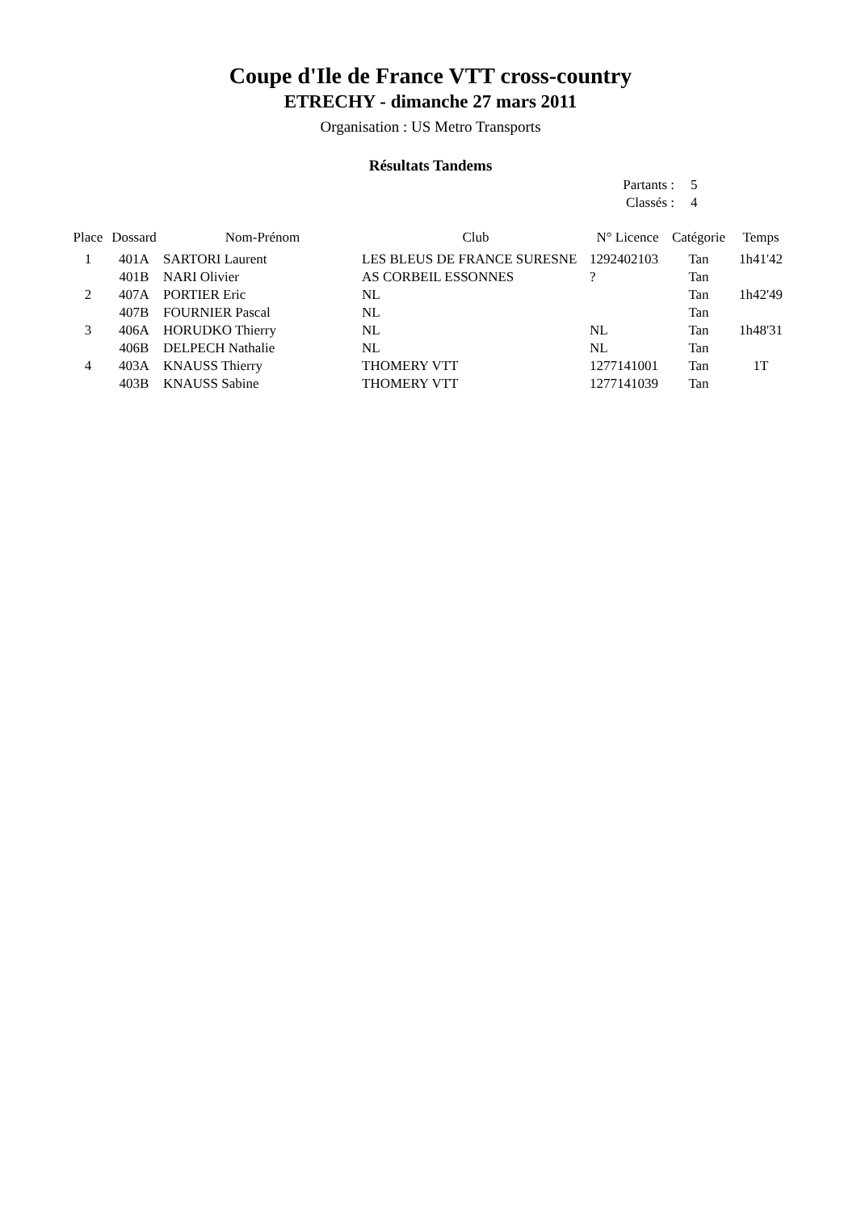Coupe d'Ile de France VTT cross-country
ETRECHY - dimanche 27 mars 2011
Organisation : US Metro Transports
Résultats Tandems
Partants : 5
Classés : 4
| Place | Dossard | Nom-Prénom | Club | N° Licence | Catégorie | Temps |
| --- | --- | --- | --- | --- | --- | --- |
| 1 | 401A | SARTORI Laurent | LES BLEUS DE FRANCE SURESNE | 1292402103 | Tan | 1h41'42 |
| | 401B | NARI Olivier | AS CORBEIL ESSONNES | ? | Tan | |
| 2 | 407A | PORTIER Eric | NL | | Tan | 1h42'49 |
| | 407B | FOURNIER Pascal | NL | | Tan | |
| 3 | 406A | HORUDKO Thierry | NL | NL | Tan | 1h48'31 |
| | 406B | DELPECH Nathalie | NL | NL | Tan | |
| 4 | 403A | KNAUSS Thierry | THOMERY VTT | 1277141001 | Tan | 1T |
| | 403B | KNAUSS Sabine | THOMERY VTT | 1277141039 | Tan | |